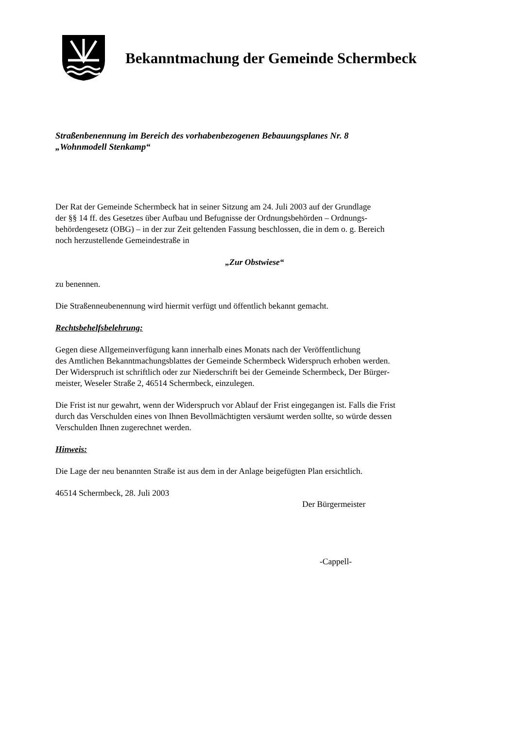Bekanntmachung der Gemeinde Schermbeck
Straßenbenennung im Bereich des vorhabenbezogenen Bebauungsplanes Nr. 8
„Wohnmodell Stenkamp“
Der Rat der Gemeinde Schermbeck hat in seiner Sitzung am 24. Juli 2003 auf der Grundlage
der §§ 14 ff. des Gesetzes über Aufbau und Befugnisse der Ordnungsbehörden – Ordnungs-
behördengesetz (OBG) – in der zur Zeit geltenden Fassung beschlossen, die in dem o. g. Bereich
noch herzustellende Gemeindestraße in
„Zur Obstwiese“
zu benennen.
Die Straßenneubenennung wird hiermit verfügt und öffentlich bekannt gemacht.
Rechtsbehelfsbelehrung:
Gegen diese Allgemeinverfügung kann innerhalb eines Monats nach der Veröffentlichung
des Amtlichen Bekanntmachungsblattes der Gemeinde Schermbeck Widerspruch erhoben werden.
Der Widerspruch ist schriftlich oder zur Niederschrift bei der Gemeinde Schermbeck, Der Bürger-
meister, Weseler Straße 2, 46514 Schermbeck, einzulegen.
Die Frist ist nur gewahrt, wenn der Widerspruch vor Ablauf der Frist eingegangen ist. Falls die Frist
durch das Verschulden eines von Ihnen Bevollmächtigten versäumt werden sollte, so würde dessen
Verschulden Ihnen zugerechnet werden.
Hinweis:
Die Lage der neu benannten Straße ist aus dem in der Anlage beigefügten Plan ersichtlich.
46514 Schermbeck, 28. Juli 2003
Der Bürgermeister
-Cappell-